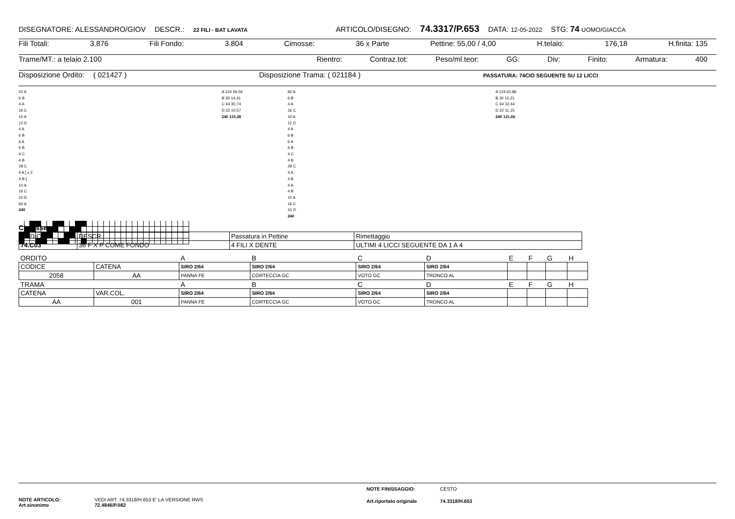DISEGNATORE: ALESSANDRO/GIOV DESCR.: 22 FILI - BAT LAVATA ARTICOLO/DISEGNO: 74.3317/P.653 DATA: 12-05-2022 STG: 74 UOMO/GIACCA
Fili Totali: 3.876 Fili Fondo: 3.804 Cimosse: 36 x Parte Pettine: 55,00 / 4,00 H.telaio: 176,18 H.finita: 135
Trame/MT.: a telaio 2.100 Rientro: Contraz.tot: Peso/ml.teor: GG: Div: Finito: Armatura: 400
Disposizione Ordito: ( 021427 ) Disposizione Trama: ( 021184 ) PASSATURA: 74CIO SEGUENTE SU 12 LICCI
22 A
6 B
4 A
16 C
10 A
12 D
4 A
6 B
6 A
6 B
4 C
4 B
28 C
4 A ] x 2
4 B ]
10 A
16 C
10 D
60 A
240
A 124 59,56
B 30 14,41
C 64 30,74
D 22 10,57
240 115,28
82 A
6 B
4 A
16 C
10 A
12 D
4 A
6 B
6 A
6 B
4 C
4 B
28 C
4 A
4 B
4 A
4 B
10 A
16 C
10 D
240
A 124 62,86
B 30 15,21
C 64 32,44
D 22 11,15
240 121,66
Cimosse:
| CODICE | DESCR.: | Passatura in Pettine | Rimettaggio |
| 74.C03 | 36 F X P COME FONDO | 4 FILI X DENTE | ULTIMI 4 LICCI SEGUENTE DA 1 A 4 |
| ORDITO | | A | B | C | D | E | F | G | H |
| CODICE | CATENA | SIRO 2/64 | SIRO 2/64 | SIRO 2/64 | SIRO 2/64 | | | | |
| 2058 | AA | PANNA FE | CORTECCIA GC | VOTO GC | TRONCO AL | | | | |
| TRAMA | | A | B | C | D | E | F | G | H |
| CATENA | VAR.COL. | SIRO 2/64 | SIRO 2/64 | SIRO 2/64 | SIRO 2/64 | | | | |
| AA | 001 | PANNA FE | CORTECCIA GC | VOTO GC | TRONCO AL | | | | |
NOTE ARTICOLO: VEDI ART. 74.3318/H.653 E' LA VERSIONE RWS
Art.sinonimo 72.4846/P.082
NOTE FINISSAGGIO: CESTO
Art.riportato originale 74.3318/H.653